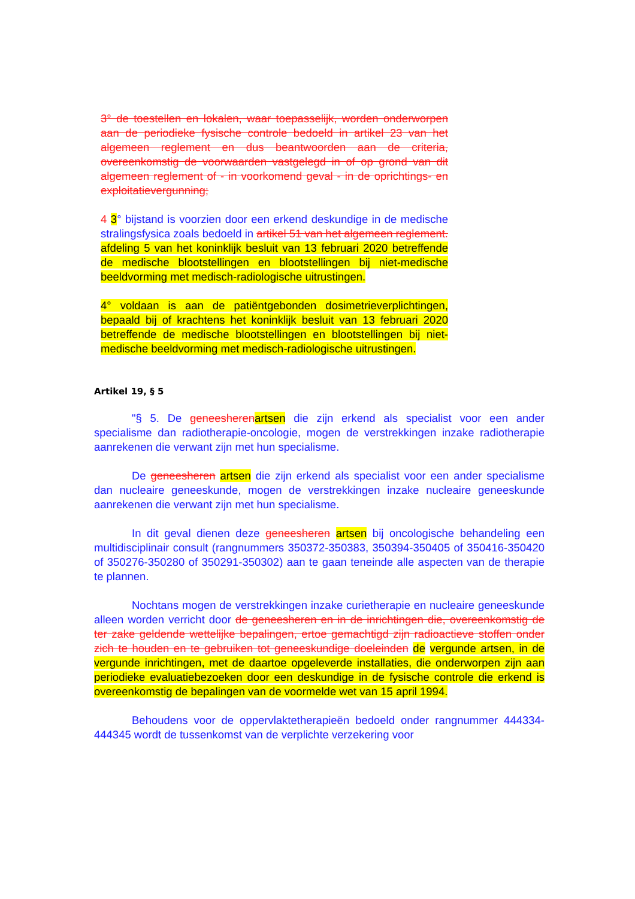3° de toestellen en lokalen, waar toepasselijk, worden onderworpen aan de periodieke fysische controle bedoeld in artikel 23 van het algemeen reglement en dus beantwoorden aan de criteria, overeenkomstig de voorwaarden vastgelegd in of op grond van dit algemeen reglement of - in voorkomend geval - in de oprichtings- en exploitatievergunning;
4 3° bijstand is voorzien door een erkend deskundige in de medische stralingsfysica zoals bedoeld in artikel 51 van het algemeen reglement. afdeling 5 van het koninklijk besluit van 13 februari 2020 betreffende de medische blootstellingen en blootstellingen bij niet-medische beeldvorming met medisch-radiologische uitrustingen.
4° voldaan is aan de patiëntgebonden dosimetrieverplichtingen, bepaald bij of krachtens het koninklijk besluit van 13 februari 2020 betreffende de medische blootstellingen en blootstellingen bij niet-medische beeldvorming met medisch-radiologische uitrustingen.
Artikel 19, § 5
"§ 5. De geneesheren artsen die zijn erkend als specialist voor een ander specialisme dan radiotherapie-oncologie, mogen de verstrekkingen inzake radiotherapie aanrekenen die verwant zijn met hun specialisme.
De geneesheren artsen die zijn erkend als specialist voor een ander specialisme dan nucleaire geneeskunde, mogen de verstrekkingen inzake nucleaire geneeskunde aanrekenen die verwant zijn met hun specialisme.
In dit geval dienen deze geneesheren artsen bij oncologische behandeling een multidisciplinair consult (rangnummers 350372-350383, 350394-350405 of 350416-350420 of 350276-350280 of 350291-350302) aan te gaan teneinde alle aspecten van de therapie te plannen.
Nochtans mogen de verstrekkingen inzake curietherapie en nucleaire geneeskunde alleen worden verricht door de geneesheren en in de inrichtingen die, overeenkomstig de ter zake geldende wettelijke bepalingen, ertoe gemachtigd zijn radioactieve stoffen onder zich te houden en te gebruiken tot geneeskundige doeleinden de vergunde artsen, in de vergunde inrichtingen, met de daartoe opgeleverde installaties, die onderworpen zijn aan periodieke evaluatiebezoeken door een deskundige in de fysische controle die erkend is overeenkomstig de bepalingen van de voormelde wet van 15 april 1994.
Behoudens voor de oppervlaktetherapieën bedoeld onder rangnummer 444334-444345 wordt de tussenkomst van de verplichte verzekering voor